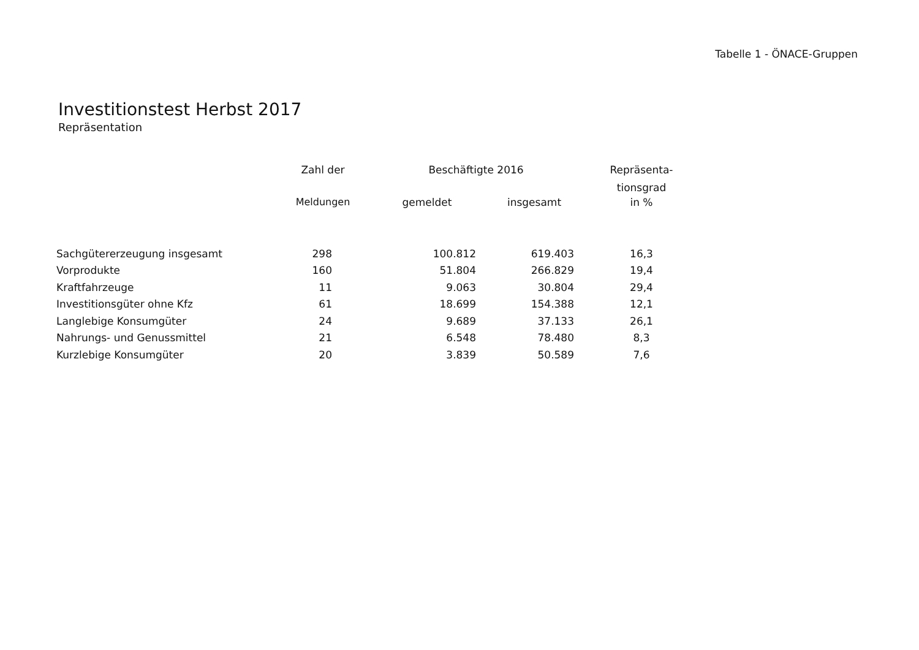Tabelle 1 - ÖNACE-Gruppen
Investitionstest Herbst 2017
Repräsentation
| | Zahl der | Beschäftigte 2016 | | Repräsenta- |
| --- | --- | --- | --- | --- |
| | | | | tionsgrad |
| | Meldungen | gemeldet | insgesamt | in % |
| Sachgütererzeugung insgesamt | 298 | 100.812 | 619.403 | 16,3 |
| Vorprodukte | 160 | 51.804 | 266.829 | 19,4 |
| Kraftfahrzeuge | 11 | 9.063 | 30.804 | 29,4 |
| Investitionsgüter ohne Kfz | 61 | 18.699 | 154.388 | 12,1 |
| Langlebige Konsumgüter | 24 | 9.689 | 37.133 | 26,1 |
| Nahrungs- und Genussmittel | 21 | 6.548 | 78.480 | 8,3 |
| Kurzlebige Konsumgüter | 20 | 3.839 | 50.589 | 7,6 |